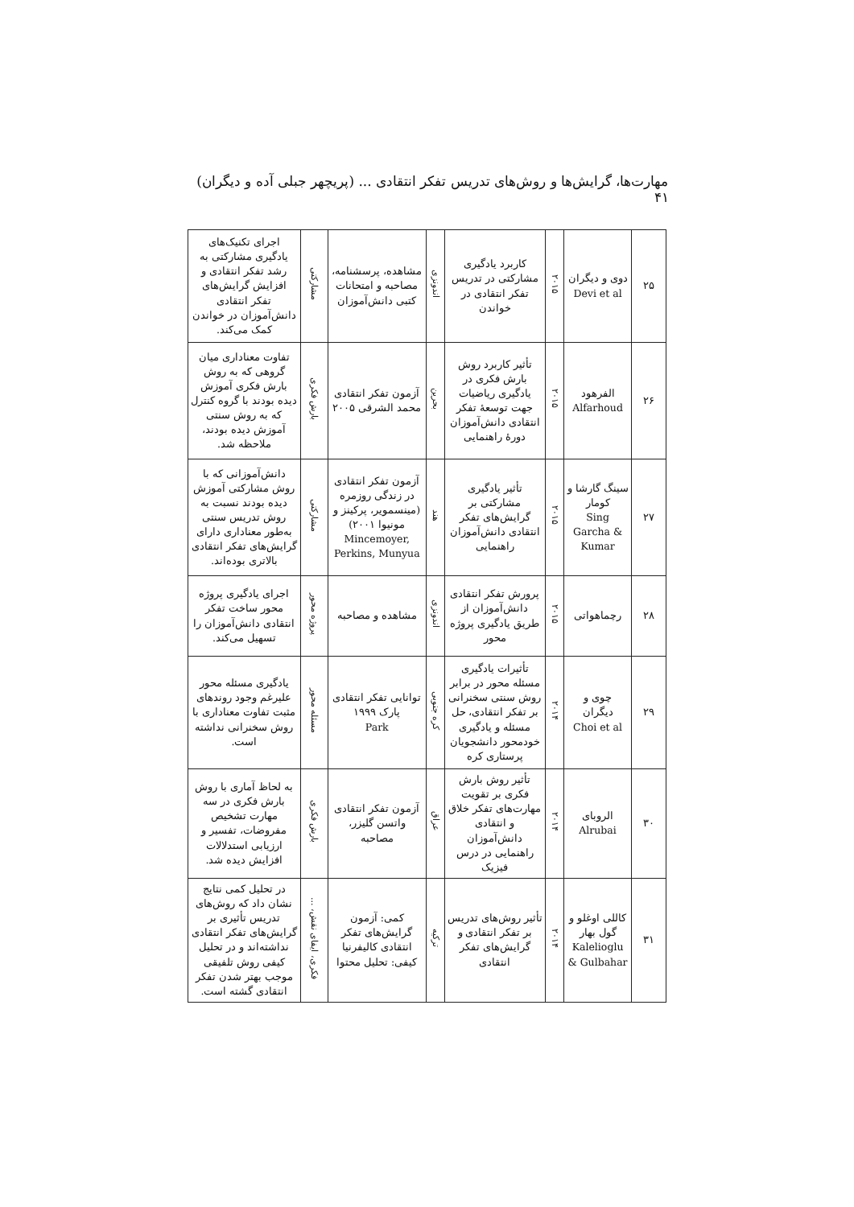مهارت‌ها، گرایش‌ها و روش‌های تدریس تفکر انتقادی ... (پریچهر جبلی آده و دیگران) ۴۱
| ۲۵ | دوی و دیگران Devi et al | ۲۰۱۵ | کاربرد یادگیری مشارکتی در تدریس تفکر انتقادی در خواندن | اندونزی | مشاهده، پرسشنامه، مصاحبه و امتحانات کتبی دانش‌آموزان | مشارکتی | اجرای تکنیک‌های یادگیری مشارکتی به رشد تفکر انتقادی و افزایش گرایش‌های تفکر انتقادی دانش‌آموزان در خواندن کمک می‌کند. |
| ۲۶ | الفرهود Alfarhoud | ۲۰۱۵ | تأثیر کاربرد روش بارش فکری در یادگیری ریاضیات جهت توسعهٔ تفکر انتقادی دانش‌آموزان دورهٔ راهنمایی | بحرین | آزمون تفکر انتقادی محمد الشرقی ۲۰۰۵ | بارش فکری | تفاوت معناداری میان گروهی که به روش بارش فکری آموزش دیده بودند با گروه کنترل که به روش سنتی آموزش دیده بودند، ملاحظه شد. |
| ۲۷ | سینگ گارشا و کومار Sing Garcha & Kumar | ۲۰۱۵ | تأثیر یادگیری مشارکتی بر گرایش‌های تفکر انتقادی دانش‌آموزان راهنمایی | هند | آزمون تفکر انتقادی در زندگی روزمره (مینسمویر، پرکینز و مونیوا ۲۰۰۱) Mincemoyer, Perkins, Munyua | مشارکتی | دانش‌آموزانی که با روش مشارکتی آموزش دیده بودند نسبت به روش تدریس سنتی به‌طور معناداری دارای گرایش‌های تفکر انتقادی بالاتری بوده‌اند. |
| ۲۸ | رچماهواتی | ۲۰۱۵ | پرورش تفکر انتقادی دانش‌آموزان از طریق یادگیری پروژه محور | اندونزی | مشاهده و مصاحبه | پروژه محور | اجرای یادگیری پروژه محور ساخت تفکر انتقادی دانش‌آموزان را تسهیل می‌کند. |
| ۲۹ | چوی و دیگران Choi et al | ۲۰۱۴ | تأثیرات یادگیری مسئله محور در برابر روش سنتی سخنرانی بر تفکر انتقادی، حل مسئله و یادگیری خودمحور دانشجویان پرستاری کره | کره جنوبی | توانایی تفکر انتقادی پارک ۱۹۹۹ Park | مسئله محور | یادگیری مسئله محور علیرغم وجود روندهای مثبت تفاوت معناداری با روش سخنرانی نداشته است. |
| ۳۰ | الروبای Alrubai | ۲۰۱۴ | تأثیر روش بارش فکری بر تقویت مهارت‌های تفکر خلاق و انتقادی دانش‌آموزان راهنمایی در درس فیزیک | عراق | آزمون تفکر انتقادی واتسن گلیزر، مصاحبه | بارش فکری | به لحاظ آماری با روش بارش فکری در سه مهارت تشخیص مفروضات، تفسیر و ارزیابی استدلالات افزایش دیده شد. |
| ۳۱ | کاللی اوغلو و گول بهار Kalelioglu & Gulbahar | ۲۰۱۴ | تأثیر روش‌های تدریس بر تفکر انتقادی و گرایش‌های تفکر انتقادی | ترکیه | کمی: آزمون گرایش‌های تفکر انتقادی کالیفرنیا کیفی: تحلیل محتوا | فکری، ایفای نقش، ... | در تحلیل کمی نتایج نشان داد که روش‌های تدریس تأثیری بر گرایش‌های تفکر انتقادی نداشته‌اند و در تحلیل کیفی روش تلفیقی موجب بهتر شدن تفکر انتقادی گشته است. |